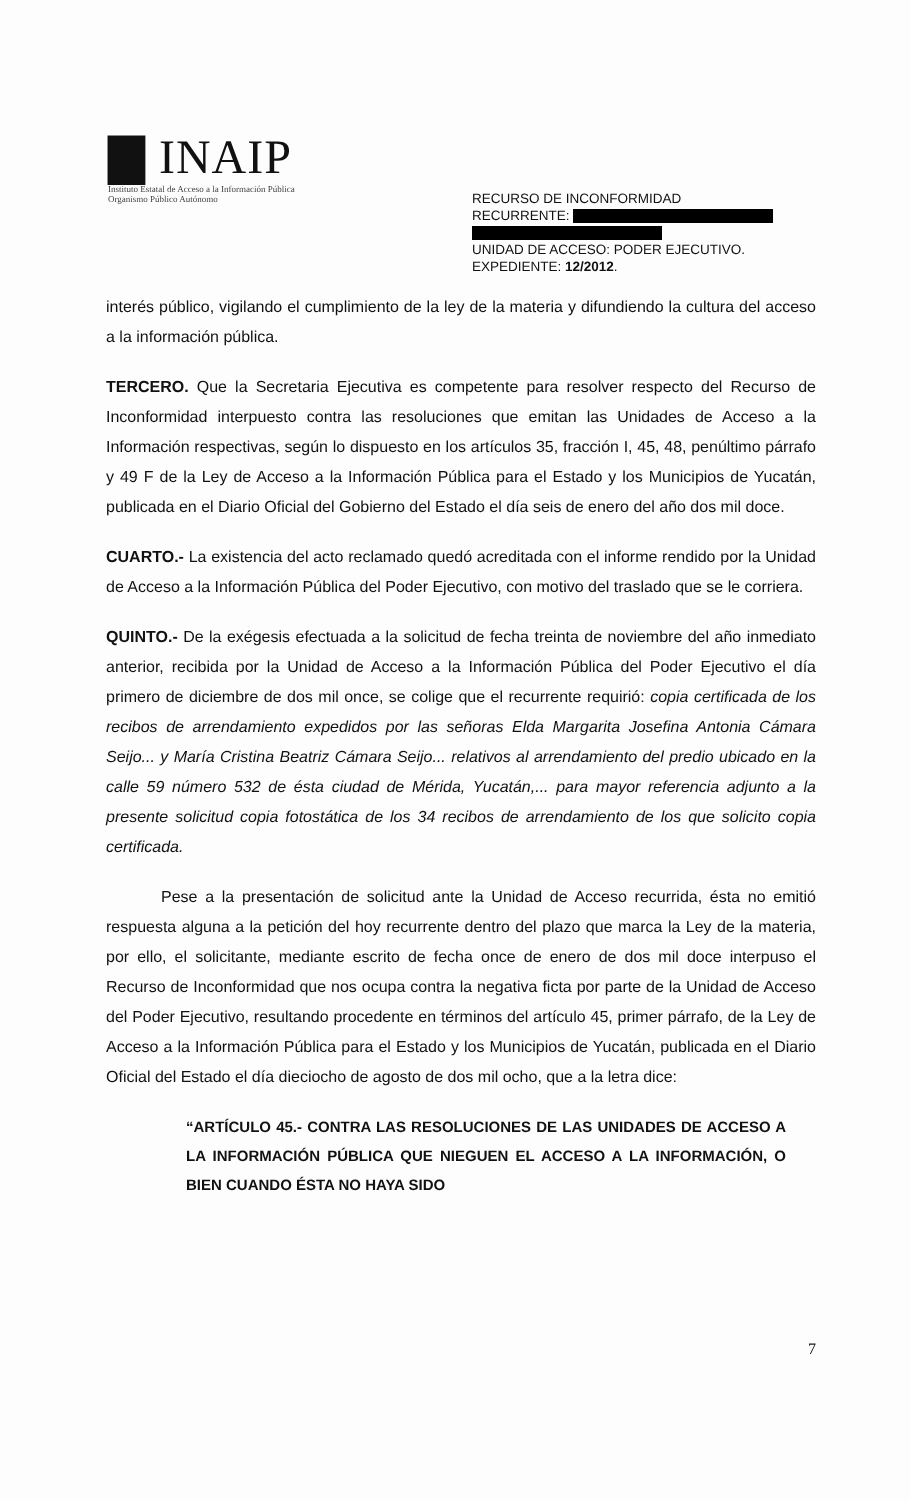▇ INAIP
Instituto Estatal de Acceso a la Información Pública
Organismo Público Autónomo
RECURSO DE INCONFORMIDAD
RECURRENTE:
UNIDAD DE ACCESO: PODER EJECUTIVO.
EXPEDIENTE: 12/2012.
interés público, vigilando el cumplimiento de la ley de la materia y difundiendo la cultura del acceso a la información pública.
TERCERO. Que la Secretaria Ejecutiva es competente para resolver respecto del Recurso de Inconformidad interpuesto contra las resoluciones que emitan las Unidades de Acceso a la Información respectivas, según lo dispuesto en los artículos 35, fracción I, 45, 48, penúltimo párrafo y 49 F de la Ley de Acceso a la Información Pública para el Estado y los Municipios de Yucatán, publicada en el Diario Oficial del Gobierno del Estado el día seis de enero del año dos mil doce.
CUARTO.- La existencia del acto reclamado quedó acreditada con el informe rendido por la Unidad de Acceso a la Información Pública del Poder Ejecutivo, con motivo del traslado que se le corriera.
QUINTO.- De la exégesis efectuada a la solicitud de fecha treinta de noviembre del año inmediato anterior, recibida por la Unidad de Acceso a la Información Pública del Poder Ejecutivo el día primero de diciembre de dos mil once, se colige que el recurrente requirió: copia certificada de los recibos de arrendamiento expedidos por las señoras Elda Margarita Josefina Antonia Cámara Seijo... y María Cristina Beatriz Cámara Seijo... relativos al arrendamiento del predio ubicado en la calle 59 número 532 de ésta ciudad de Mérida, Yucatán,... para mayor referencia adjunto a la presente solicitud copia fotostática de los 34 recibos de arrendamiento de los que solicito copia certificada.
Pese a la presentación de solicitud ante la Unidad de Acceso recurrida, ésta no emitió respuesta alguna a la petición del hoy recurrente dentro del plazo que marca la Ley de la materia, por ello, el solicitante, mediante escrito de fecha once de enero de dos mil doce interpuso el Recurso de Inconformidad que nos ocupa contra la negativa ficta por parte de la Unidad de Acceso del Poder Ejecutivo, resultando procedente en términos del artículo 45, primer párrafo, de la Ley de Acceso a la Información Pública para el Estado y los Municipios de Yucatán, publicada en el Diario Oficial del Estado el día dieciocho de agosto de dos mil ocho, que a la letra dice:
“ARTÍCULO 45.- CONTRA LAS RESOLUCIONES DE LAS UNIDADES DE ACCESO A LA INFORMACIÓN PÚBLICA QUE NIEGUEN EL ACCESO A LA INFORMACIÓN, O BIEN CUANDO ÉSTA NO HAYA SIDO
7